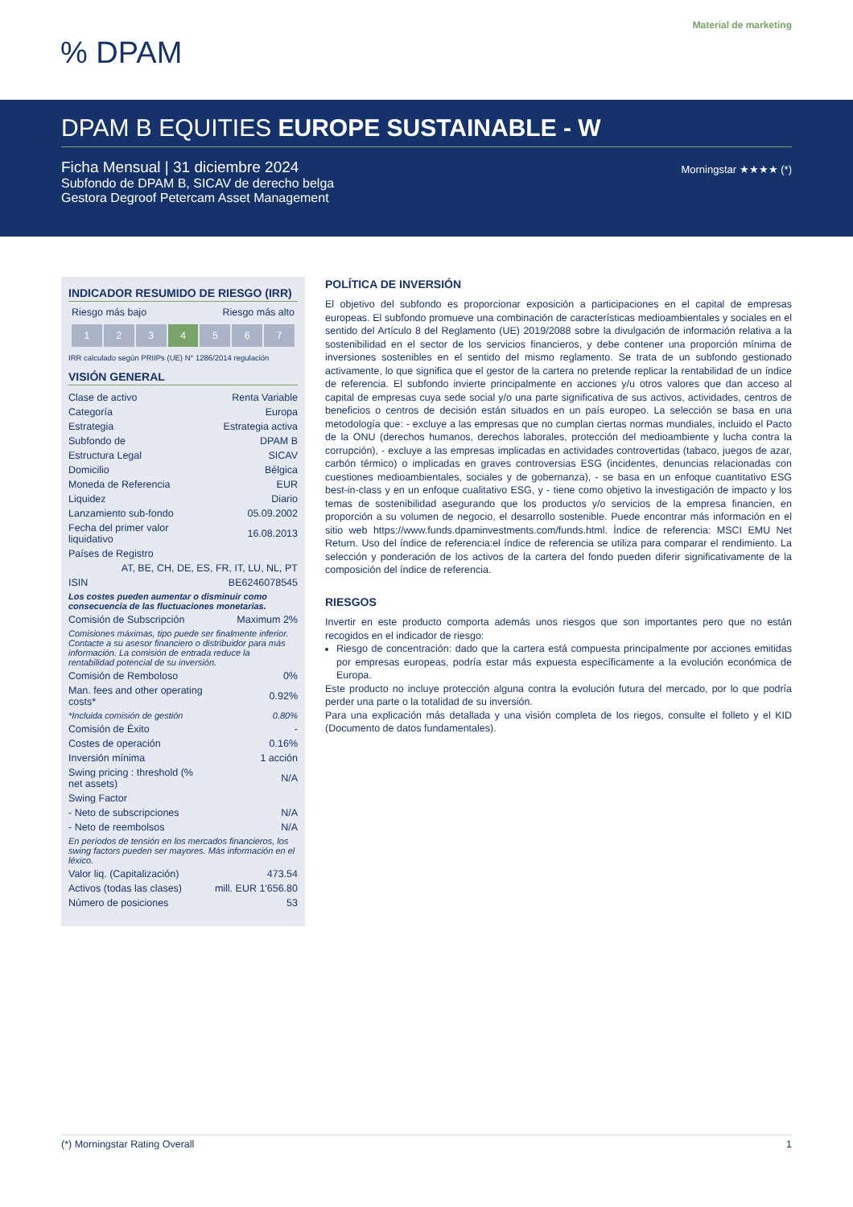Material de marketing
% DPAM
DPAM B EQUITIES EUROPE SUSTAINABLE - W
Ficha Mensual | 31 diciembre 2024
Subfondo de DPAM B, SICAV de derecho belga
Gestora Degroof Petercam Asset Management
Morningstar ★★★★ (*)
INDICADOR RESUMIDO DE RIESGO (IRR)
Riesgo más bajo Riesgo más alto
1 2 3 4 5 6 7
IRR calculado según PRIIPs (UE) N° 1286/2014 regulación
VISIÓN GENERAL
| Clase de activo | Renta Variable |
| Categoría | Europa |
| Estrategia | Estrategia activa |
| Subfondo de | DPAM B |
| Estructura Legal | SICAV |
| Domicilio | Bélgica |
| Moneda de Referencia | EUR |
| Liquidez | Diario |
| Lanzamiento sub-fondo | 05.09.2002 |
| Fecha del primer valor liquidativo | 16.08.2013 |
| Países de Registro | |
| AT, BE, CH, DE, ES, FR, IT, LU, NL, PT | |
| ISIN | BE6246078545 |
| Los costes pueden aumentar o disminuir como consecuencia de las fluctuaciones monetarias. | |
| Comisión de Subscripción | Maximum 2% |
| Comisiones máximas, tipo puede ser finalmente inferior. Contacte a su asesor financiero o distribuidor para más información. La comisión de entrada reduce la rentabilidad potencial de su inversión. | |
| Comisión de Remboloso | 0% |
| Man. fees and other operating costs* | 0.92% |
| *Incluida comisión de gestión | 0.80% |
| Comisión de Éxito | - |
| Costes de operación | 0.16% |
| Inversión mínima | 1 acción |
| Swing pricing : threshold (% net assets) | N/A |
| Swing Factor | |
| - Neto de subscripciones | N/A |
| - Neto de reembolsos | N/A |
| En períodos de tensión en los mercados financieros, los swing factors pueden ser mayores. Más información en el léxico. | |
| Valor liq. (Capitalización) | 473.54 |
| Activos (todas las clases) | mill. EUR 1'656.80 |
| Número de posiciones | 53 |
POLÍTICA DE INVERSIÓN
El objetivo del subfondo es proporcionar exposición a participaciones en el capital de empresas europeas. El subfondo promueve una combinación de características medioambientales y sociales en el sentido del Artículo 8 del Reglamento (UE) 2019/2088 sobre la divulgación de información relativa a la sostenibilidad en el sector de los servicios financieros, y debe contener una proporción mínima de inversiones sostenibles en el sentido del mismo reglamento. Se trata de un subfondo gestionado activamente, lo que significa que el gestor de la cartera no pretende replicar la rentabilidad de un índice de referencia. El subfondo invierte principalmente en acciones y/u otros valores que dan acceso al capital de empresas cuya sede social y/o una parte significativa de sus activos, actividades, centros de beneficios o centros de decisión están situados en un país europeo. La selección se basa en una metodología que: - excluye a las empresas que no cumplan ciertas normas mundiales, incluido el Pacto de la ONU (derechos humanos, derechos laborales, protección del medioambiente y lucha contra la corrupción), - excluye a las empresas implicadas en actividades controvertidas (tabaco, juegos de azar, carbón térmico) o implicadas en graves controversias ESG (incidentes, denuncias relacionadas con cuestiones medioambientales, sociales y de gobernanza), - se basa en un enfoque cuantitativo ESG best-in-class y en un enfoque cualitativo ESG, y - tiene como objetivo la investigación de impacto y los temas de sostenibilidad asegurando que los productos y/o servicios de la empresa financien, en proporción a su volumen de negocio, el desarrollo sostenible. Puede encontrar más información en el sitio web https://www.funds.dpaminvestments.com/funds.html. Índice de referencia: MSCI EMU Net Return. Uso del índice de referencia:el índice de referencia se utiliza para comparar el rendimiento. La selección y ponderación de los activos de la cartera del fondo pueden diferir significativamente de la composición del índice de referencia.
RIESGOS
Invertir en este producto comporta además unos riesgos que son importantes pero que no están recogidos en el indicador de riesgo:
Riesgo de concentración: dado que la cartera está compuesta principalmente por acciones emitidas por empresas europeas, podría estar más expuesta específicamente a la evolución económica de Europa.
Este producto no incluye protección alguna contra la evolución futura del mercado, por lo que podría perder una parte o la totalidad de su inversión.
Para una explicación más detallada y una visión completa de los riegos, consulte el folleto y el KID (Documento de datos fundamentales).
(*) Morningstar Rating Overall 1